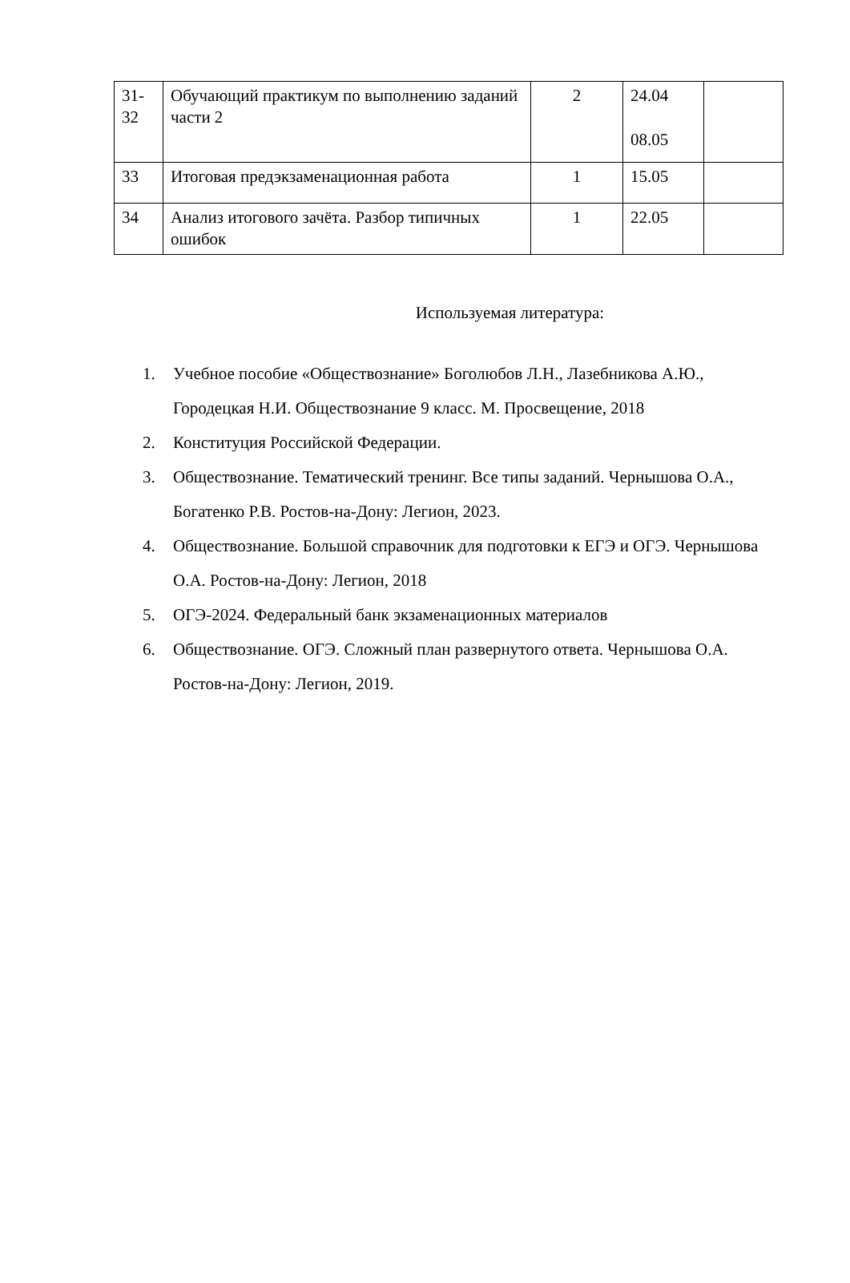| 31- 32 | Обучающий практикум по выполнению заданий части 2 | 2 | 24.04 08.05 | |
| 33 | Итоговая предэкзаменационная работа | 1 | 15.05 | |
| 34 | Анализ итогового зачёта. Разбор типичных ошибок | 1 | 22.05 | |
Используемая литература:
1. Учебное пособие «Обществознание» Боголюбов Л.Н., Лазебникова А.Ю., Городецкая Н.И. Обществознание 9 класс. М. Просвещение, 2018
2. Конституция Российской Федерации.
3. Обществознание. Тематический тренинг. Все типы заданий. Чернышова О.А., Богатенко Р.В. Ростов-на-Дону: Легион, 2023.
4. Обществознание. Большой справочник для подготовки к ЕГЭ и ОГЭ. Чернышова О.А. Ростов-на-Дону: Легион, 2018
5. ОГЭ-2024. Федеральный банк экзаменационных материалов
6. Обществознание. ОГЭ. Сложный план развернутого ответа. Чернышова О.А. Ростов-на-Дону: Легион, 2019.